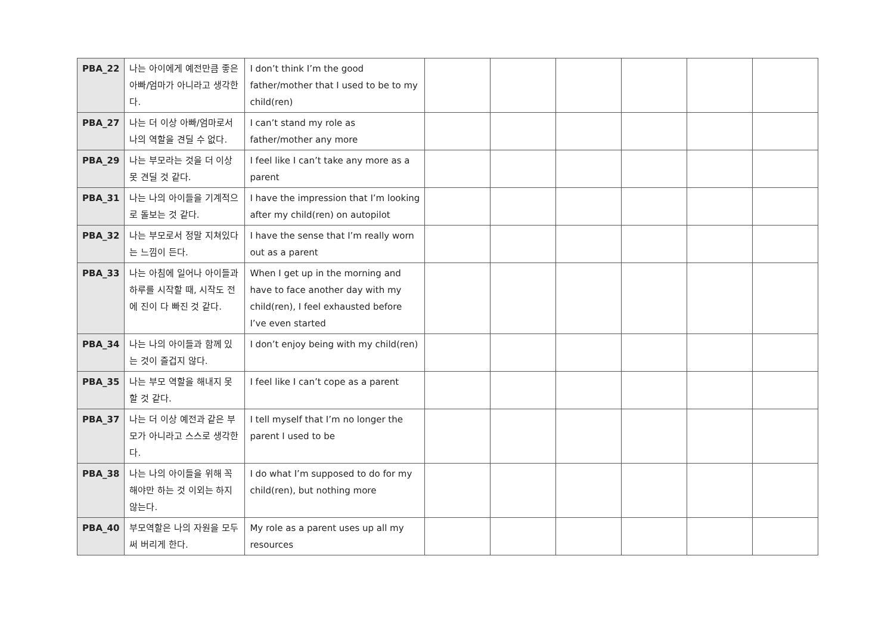| PBA_22 | 나는 아이에게 예전만큼 좋은 아빠/엄마가 아니라고 생각한다. | I don’t think I’m the good father/mother that I used to be to my child(ren) | | | | | | |
| PBA_27 | 나는 더 이상 아빠/엄마로서 나의 역할을 견딜 수 없다. | I can’t stand my role as father/mother any more | | | | | | |
| PBA_29 | 나는 부모라는 것을 더 이상 못 견딜 것 같다. | I feel like I can’t take any more as a parent | | | | | | |
| PBA_31 | 나는 나의 아이들을 기계적으로 돌보는 것 같다. | I have the impression that I’m looking after my child(ren) on autopilot | | | | | | |
| PBA_32 | 나는 부모로서 정말 지쳐있다는 느낌이 든다. | I have the sense that I’m really worn out as a parent | | | | | | |
| PBA_33 | 나는 아침에 일어나 아이들과 하루를 시작할 때, 시작도 전에 진이 다 빠진 것 같다. | When I get up in the morning and have to face another day with my child(ren), I feel exhausted before I’ve even started | | | | | | |
| PBA_34 | 나는 나의 아이들과 함께 있는 것이 즐겁지 않다. | I don’t enjoy being with my child(ren) | | | | | | |
| PBA_35 | 나는 부모 역할을 해내지 못할 것 같다. | I feel like I can’t cope as a parent | | | | | | |
| PBA_37 | 나는 더 이상 예전과 같은 부모가 아니라고 스스로 생각한다. | I tell myself that I’m no longer the parent I used to be | | | | | | |
| PBA_38 | 나는 나의 아이들을 위해 꼭 해야만 하는 것 이외는 하지 않는다. | I do what I’m supposed to do for my child(ren), but nothing more | | | | | | |
| PBA_40 | 부모역할은 나의 자원을 모두 써 버리게 한다. | My role as a parent uses up all my resources | | | | | | |